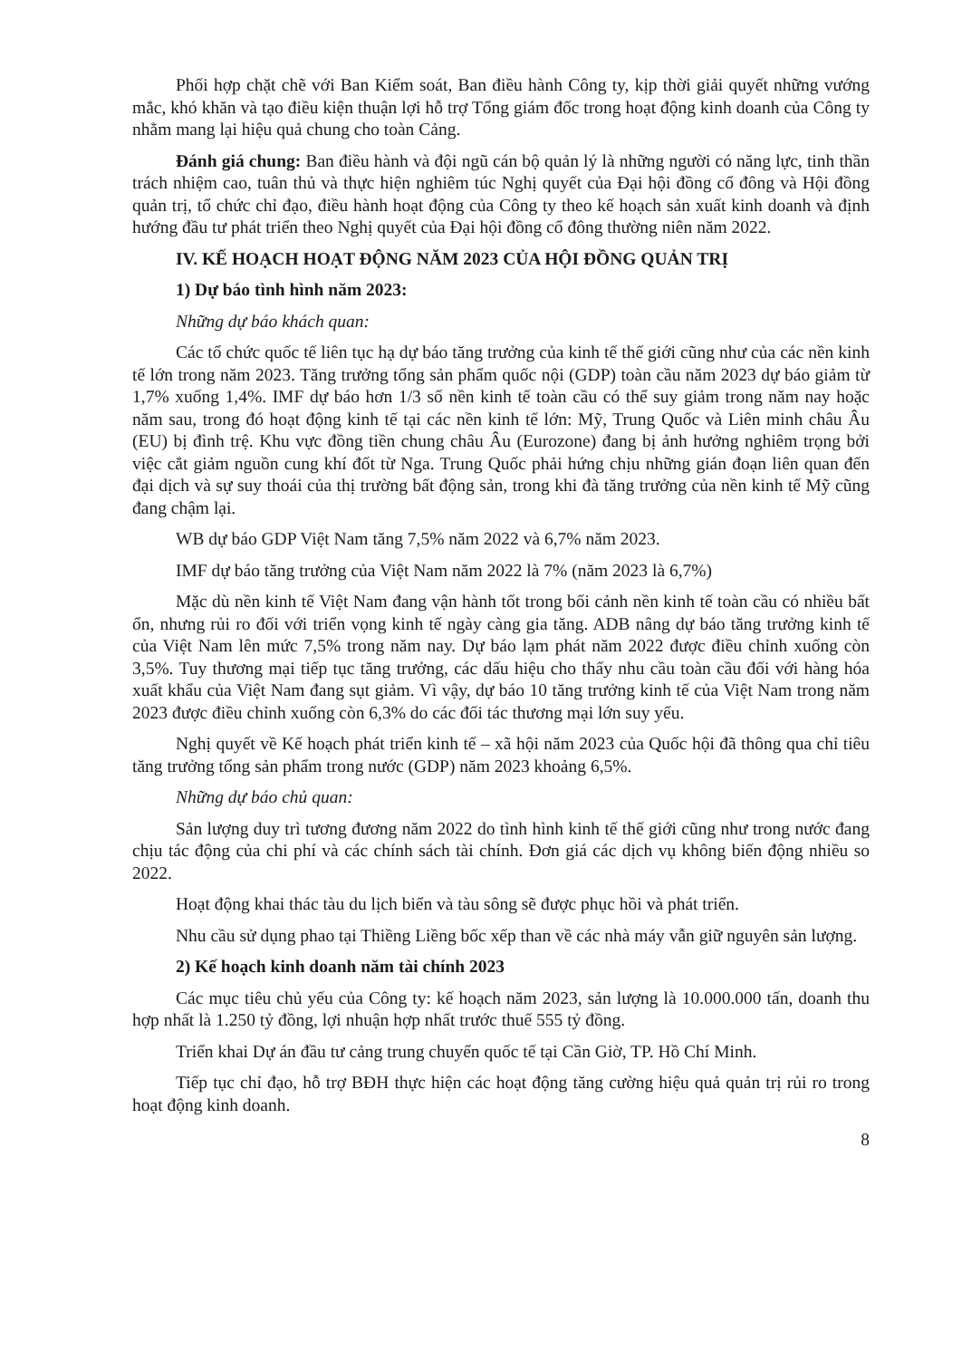Phối hợp chặt chẽ với Ban Kiểm soát, Ban điều hành Công ty, kịp thời giải quyết những vướng mắc, khó khăn và tạo điều kiện thuận lợi hỗ trợ Tổng giám đốc trong hoạt động kinh doanh của Công ty nhằm mang lại hiệu quả chung cho toàn Cảng.
Đánh giá chung: Ban điều hành và đội ngũ cán bộ quản lý là những người có năng lực, tinh thần trách nhiệm cao, tuân thủ và thực hiện nghiêm túc Nghị quyết của Đại hội đồng cổ đông và Hội đồng quản trị, tổ chức chỉ đạo, điều hành hoạt động của Công ty theo kế hoạch sản xuất kinh doanh và định hướng đầu tư phát triển theo Nghị quyết của Đại hội đồng cổ đông thường niên năm 2022.
IV. KẾ HOẠCH HOẠT ĐỘNG NĂM 2023 CỦA HỘI ĐỒNG QUẢN TRỊ
1) Dự báo tình hình năm 2023:
Những dự báo khách quan:
Các tổ chức quốc tế liên tục hạ dự báo tăng trưởng của kinh tế thế giới cũng như của các nền kinh tế lớn trong năm 2023. Tăng trưởng tổng sản phẩm quốc nội (GDP) toàn cầu năm 2023 dự báo giảm từ 1,7% xuống 1,4%. IMF dự báo hơn 1/3 số nền kinh tế toàn cầu có thể suy giảm trong năm nay hoặc năm sau, trong đó hoạt động kinh tế tại các nền kinh tế lớn: Mỹ, Trung Quốc và Liên minh châu Âu (EU) bị đình trệ. Khu vực đồng tiền chung châu Âu (Eurozone) đang bị ảnh hưởng nghiêm trọng bởi việc cắt giảm nguồn cung khí đốt từ Nga. Trung Quốc phải hứng chịu những gián đoạn liên quan đến đại dịch và sự suy thoái của thị trường bất động sản, trong khi đà tăng trưởng của nền kinh tế Mỹ cũng đang chậm lại.
WB dự báo GDP Việt Nam tăng 7,5% năm 2022 và 6,7% năm 2023.
IMF dự báo tăng trưởng của Việt Nam năm 2022 là 7% (năm 2023 là 6,7%)
Mặc dù nền kinh tế Việt Nam đang vận hành tốt trong bối cảnh nền kinh tế toàn cầu có nhiều bất ổn, nhưng rủi ro đối với triển vọng kinh tế ngày càng gia tăng. ADB nâng dự báo tăng trưởng kinh tế của Việt Nam lên mức 7,5% trong năm nay. Dự báo lạm phát năm 2022 được điều chỉnh xuống còn 3,5%. Tuy thương mại tiếp tục tăng trưởng, các dấu hiệu cho thấy nhu cầu toàn cầu đối với hàng hóa xuất khẩu của Việt Nam đang sụt giảm. Vì vậy, dự báo 10 tăng trưởng kinh tế của Việt Nam trong năm 2023 được điều chỉnh xuống còn 6,3% do các đối tác thương mại lớn suy yếu.
Nghị quyết về Kế hoạch phát triển kinh tế – xã hội năm 2023 của Quốc hội đã thông qua chỉ tiêu tăng trưởng tổng sản phẩm trong nước (GDP) năm 2023 khoảng 6,5%.
Những dự báo chủ quan:
Sản lượng duy trì tương đương năm 2022 do tình hình kinh tế thế giới cũng như trong nước đang chịu tác động của chi phí và các chính sách tài chính. Đơn giá các dịch vụ không biến động nhiều so 2022.
Hoạt động khai thác tàu du lịch biển và tàu sông sẽ được phục hồi và phát triển.
Nhu cầu sử dụng phao tại Thiềng Liềng bốc xếp than về các nhà máy vẫn giữ nguyên sản lượng.
2) Kế hoạch kinh doanh năm tài chính 2023
Các mục tiêu chủ yếu của Công ty: kế hoạch năm 2023, sản lượng là 10.000.000 tấn, doanh thu hợp nhất là 1.250 tỷ đồng, lợi nhuận hợp nhất trước thuế 555 tỷ đồng.
Triển khai Dự án đầu tư cảng trung chuyển quốc tế tại Cần Giờ, TP. Hồ Chí Minh.
Tiếp tục chỉ đạo, hỗ trợ BĐH thực hiện các hoạt động tăng cường hiệu quả quản trị rủi ro trong hoạt động kinh doanh.
8